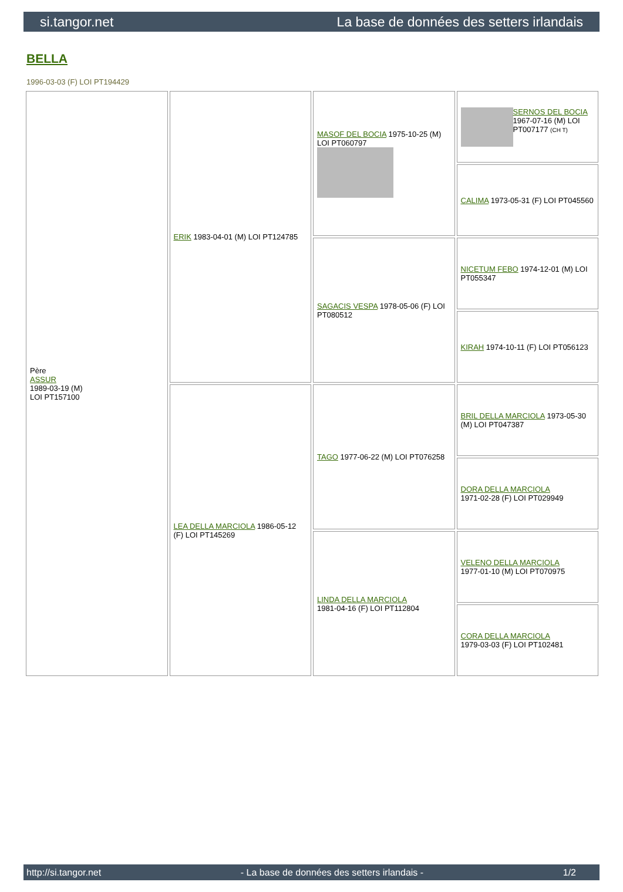si.tangor.net La base de données des setters irlandais
BELLA
1996-03-03 (F) LOI PT194429
| Père ASSUR 1989-03-19 (M) LOI PT157100 | ERIK 1983-04-01 (M) LOI PT124785 | MASOF DEL BOCIA 1975-10-25 (M) LOI PT060797 | SERNOS DEL BOCIA 1967-07-16 (M) LOI PT007177 (CH T) |
| | | | CALIMA 1973-05-31 (F) LOI PT045560 |
| | | SAGACIS VESPA 1978-05-06 (F) LOI PT080512 | NICETUM FEBO 1974-12-01 (M) LOI PT055347 |
| | | | KIRAH 1974-10-11 (F) LOI PT056123 |
| | LEA DELLA MARCIOLA 1986-05-12 (F) LOI PT145269 | TAGO 1977-06-22 (M) LOI PT076258 | BRIL DELLA MARCIOLA 1973-05-30 (M) LOI PT047387 |
| | | | DORA DELLA MARCIOLA 1971-02-28 (F) LOI PT029949 |
| | | LINDA DELLA MARCIOLA 1981-04-16 (F) LOI PT112804 | VELENO DELLA MARCIOLA 1977-01-10 (M) LOI PT070975 |
| | | | CORA DELLA MARCIOLA 1979-03-03 (F) LOI PT102481 |
http://si.tangor.net - La base de données des setters irlandais - 1/2